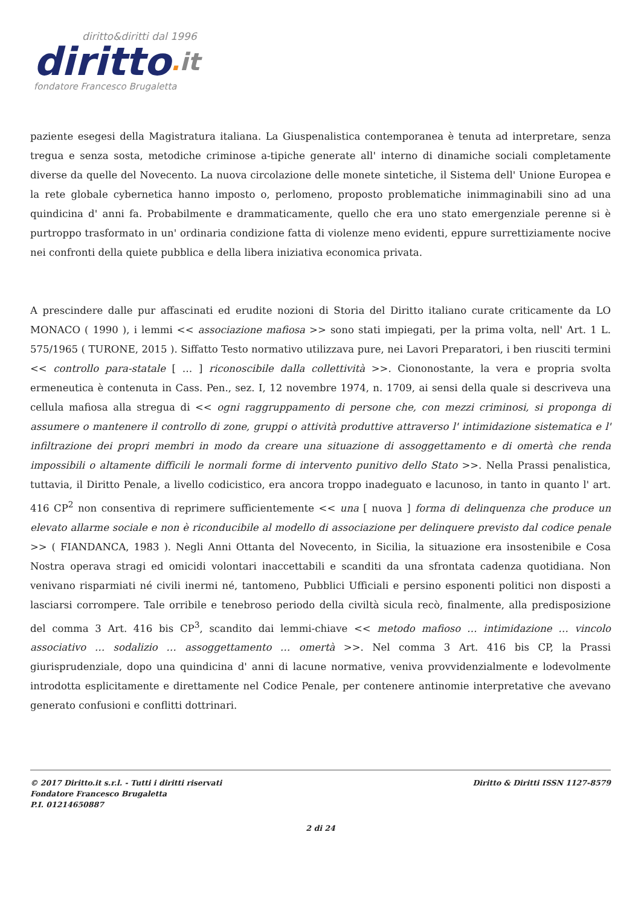diritto&diritti dal 1996
diritto. it
fondatore Francesco Brugaletta
paziente esegesi della Magistratura italiana. La Giuspenalistica contemporanea è tenuta ad interpretare, senza tregua e senza sosta, metodiche criminose a-tipiche generate all' interno di dinamiche sociali completamente diverse da quelle del Novecento. La nuova circolazione delle monete sintetiche, il Sistema dell' Unione Europea e la rete globale cybernetica hanno imposto o, perlomeno, proposto problematiche inimmaginabili sino ad una quindicina d' anni fa. Probabilmente e drammaticamente, quello che era uno stato emergenziale perenne si è purtroppo trasformato in un' ordinaria condizione fatta di violenze meno evidenti, eppure surrettiziamente nocive nei confronti della quiete pubblica e della libera iniziativa economica privata.
A prescindere dalle pur affascinati ed erudite nozioni di Storia del Diritto italiano curate criticamente da LO MONACO ( 1990 ), i lemmi << associazione mafiosa >> sono stati impiegati, per la prima volta, nell' Art. 1 L. 575/1965 ( TURONE, 2015 ). Siffatto Testo normativo utilizzava pure, nei Lavori Preparatori, i ben riusciti termini << controllo para-statale [ … ] riconoscibile dalla collettività >>. Ciononostante, la vera e propria svolta ermeneutica è contenuta in Cass. Pen., sez. I, 12 novembre 1974, n. 1709, ai sensi della quale si descriveva una cellula mafiosa alla stregua di << ogni raggruppamento di persone che, con mezzi criminosi, si proponga di assumere o mantenere il controllo di zone, gruppi o attività produttive attraverso l' intimidazione sistematica e l' infiltrazione dei propri membri in modo da creare una situazione di assoggettamento e di omertà che renda impossibili o altamente difficili le normali forme di intervento punitivo dello Stato >>. Nella Prassi penalistica, tuttavia, il Diritto Penale, a livello codicistico, era ancora troppo inadeguato e lacunoso, in tanto in quanto l' art. 416 CP<sup>2</sup> non consentiva di reprimere sufficientemente << una [ nuova ] forma di delinquenza che produce un elevato allarme sociale e non è riconducibile al modello di associazione per delinquere previsto dal codice penale >> ( FIANDANCA, 1983 ). Negli Anni Ottanta del Novecento, in Sicilia, la situazione era insostenibile e Cosa Nostra operava stragi ed omicidi volontari inaccettabili e scanditi da una sfrontata cadenza quotidiana. Non venivano risparmiati né civili inermi né, tantomeno, Pubblici Ufficiali e persino esponenti politici non disposti a lasciarsi corrompere. Tale orribile e tenebroso periodo della civiltà sicula recò, finalmente, alla predisposizione del comma 3 Art. 416 bis CP<sup>3</sup>, scandito dai lemmi-chiave << metodo mafioso … intimidazione … vincolo associativo … sodalizio … assoggettamento … omertà >>. Nel comma 3 Art. 416 bis CP, la Prassi giurisprudenziale, dopo una quindicina d' anni di lacune normative, veniva provvidenzialmente e lodevolmente introdotta esplicitamente e direttamente nel Codice Penale, per contenere antinomie interpretative che avevano generato confusioni e conflitti dottrinari.
© 2017 Diritto.it s.r.l. - Tutti i diritti riservati
Fondatore Francesco Brugaletta
P.I. 01214650887
Diritto & Diritti ISSN 1127-8579
2 di 24